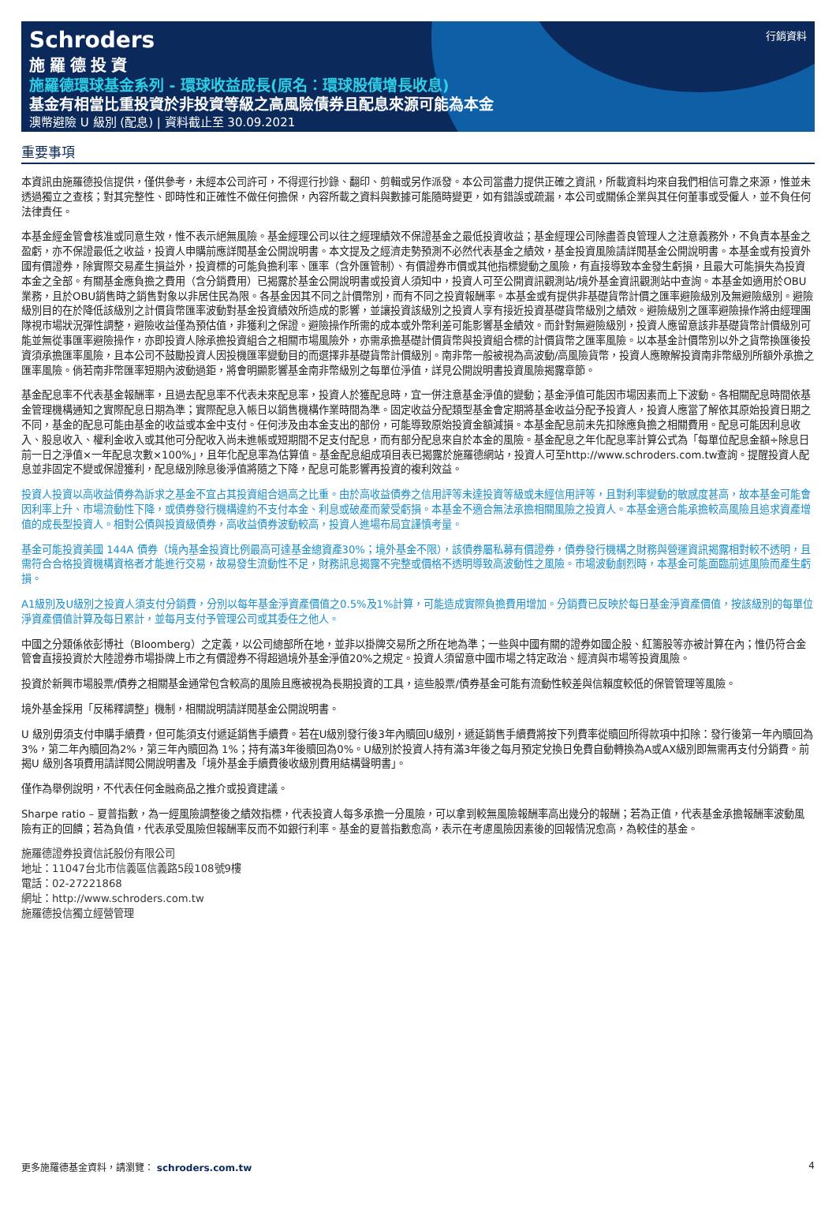行銷資料
Schroders
施羅德投資
施羅德環球基金系列 - 環球收益成長(原名：環球股債增長收息)
基金有相當比重投資於非投資等級之高風險債券且配息來源可能為本金
澳幣避險 U 級別 (配息) | 資料截止至 30.09.2021
重要事項
本資訊由施羅德投信提供，僅供參考，未經本公司許可，不得逕行抄錄、翻印、剪輯或另作派發。本公司當盡力提供正確之資訊，所載資料均來自我們相信可靠之來源，惟並未透過獨立之查核；對其完整性、即時性和正確性不做任何擔保，內容所載之資料與數據可能隨時變更，如有錯誤或疏漏，本公司或關係企業與其任何董事或受僱人，並不負任何法律責任。
本基金經金管會核准或同意生效，惟不表示絕無風險。基金經理公司以往之經理績效不保證基金之最低投資收益；基金經理公司除盡善良管理人之注意義務外，不負責本基金之盈虧，亦不保證最低之收益，投資人申購前應詳閱基金公開說明書。本文提及之經濟走勢預測不必然代表基金之績效，基金投資風險請詳閱基金公開說明書。本基金或有投資外國有價證券，除實際交易產生損益外，投資標的可能負擔利率、匯率（含外匯管制）、有價證券市價或其他指標變動之風險，有直接導致本金發生虧損，且最大可能損失為投資本金之全部。有關基金應負擔之費用（含分銷費用）已揭露於基金公開說明書或投資人須知中，投資人可至公開資訊觀測站/境外基金資訊觀測站中查詢。本基金如適用於OBU業務，且於OBU銷售時之銷售對象以非居住民為限。各基金因其不同之計價幣別，而有不同之投資報酬率。本基金或有提供非基礎貨幣計價之匯率避險級別及無避險級別。避險級別目的在於降低該級別之計價貨幣匯率波動對基金投資績效所造成的影響，並讓投資該級別之投資人享有接近投資基礎貨幣級別之績效。避險級別之匯率避險操作將由經理團隊視市場狀況彈性調整，避險收益僅為預估值，非獲利之保證。避險操作所需的成本或外幣利差可能影響基金績效。而針對無避險級別，投資人應留意該非基礎貨幣計價級別可能並無從事匯率避險操作，亦即投資人除承擔投資組合之相關市場風險外，亦需承擔基礎計價貨幣與投資組合標的計價貨幣之匯率風險。以本基金計價幣別以外之貨幣換匯後投資須承擔匯率風險，且本公司不鼓勵投資人因投機匯率變動目的而選擇非基礎貨幣計價級別。南非幣一般被視為高波動/高風險貨幣，投資人應瞭解投資南非幣級別所額外承擔之匯率風險。倘若南非幣匯率短期內波動過鉅，將會明顯影響基金南非幣級別之每單位淨值，詳見公開說明書投資風險揭露章節。
基金配息率不代表基金報酬率，且過去配息率不代表未來配息率，投資人於獲配息時，宜一併注意基金淨值的變動；基金淨值可能因市場因素而上下波動。各相關配息時間依基金管理機構通知之實際配息日期為準；實際配息入帳日以銷售機構作業時間為準。固定收益分配類型基金會定期將基金收益分配予投資人，投資人應當了解依其原始投資日期之不同，基金的配息可能由基金的收益或本金中支付。任何涉及由本金支出的部份，可能導致原始投資金額減損。本基金配息前未先扣除應負擔之相關費用。配息可能因利息收入、股息收入、權利金收入或其他可分配收入尚未進帳或短期間不足支付配息，而有部分配息來自於本金的風險。基金配息之年化配息率計算公式為「每單位配息金額÷除息日前一日之淨值×一年配息次數×100%」，且年化配息率為估算值。基金配息組成項目表已揭露於施羅德網站，投資人可至http://www.schroders.com.tw查詢。提醒投資人配息並非固定不變或保證獲利，配息級別除息後淨值將隨之下降，配息可能影響再投資的複利效益。
投資人投資以高收益債券為訴求之基金不宜占其投資組合過高之比重。由於高收益債券之信用評等未達投資等級或未經信用評等，且對利率變動的敏感度甚高，故本基金可能會因利率上升、市場流動性下降，或債券發行機構違約不支付本金、利息或破產而蒙受虧損。本基金不適合無法承擔相關風險之投資人。本基金適合能承擔較高風險且追求資產增值的成長型投資人。相對公債與投資級債券，高收益債券波動較高，投資人進場布局宜謹慎考量。
基金可能投資美國 144A 債券（境內基金投資比例最高可達基金總資產30%；境外基金不限），該債券屬私募有價證券，債券發行機構之財務與營運資訊揭露相對較不透明，且需符合合格投資機構資格者才能進行交易，故易發生流動性不足，財務訊息揭露不完整或價格不透明導致高波動性之風險。市場波動劇烈時，本基金可能面臨前述風險而產生虧損。
A1級別及U級別之投資人須支付分銷費，分別以每年基金淨資產價值之0.5%及1%計算，可能造成實際負擔費用增加。分銷費已反映於每日基金淨資產價值，按該級別的每單位淨資產價值計算及每日累計，並每月支付予管理公司或其委任之他人。
中國之分類係依彭博社（Bloomberg）之定義，以公司總部所在地，並非以掛牌交易所之所在地為準；一些與中國有關的證券如國企股、紅籌股等亦被計算在內；惟仍符合金管會直接投資於大陸證券市場掛牌上市之有價證券不得超過境外基金淨值20%之規定。投資人須留意中國市場之特定政治、經濟與市場等投資風險。
投資於新興市場股票/債券之相關基金通常包含較高的風險且應被視為長期投資的工具，這些股票/債券基金可能有流動性較差與信賴度較低的保管管理等風險。
境外基金採用「反稀釋調整」機制，相關說明請詳閱基金公開說明書。
U 級別毋須支付申購手續費，但可能須支付遞延銷售手續費。若在U級別發行後3年內贖回U級別，遞延銷售手續費將按下列費率從贖回所得款項中扣除：發行後第一年內贖回為 3%，第二年內贖回為2%，第三年內贖回為 1%；持有滿3年後贖回為0%。U級別於投資人持有滿3年後之每月預定兌換日免費自動轉換為A或AX級別即無需再支付分銷費。前揭U 級別各項費用請詳閱公開說明書及「境外基金手續費後收級別費用結構聲明書」。
僅作為舉例說明，不代表任何金融商品之推介或投資建議。
Sharpe ratio – 夏普指數，為一經風險調整後之績效指標，代表投資人每多承擔一分風險，可以拿到較無風險報酬率高出幾分的報酬；若為正值，代表基金承擔報酬率波動風險有正的回饋；若為負值，代表承受風險但報酬率反而不如銀行利率。基金的夏普指數愈高，表示在考慮風險因素後的回報情況愈高，為較佳的基金。
施羅德證券投資信託股份有限公司
地址：11047台北市信義區信義路5段108號9樓
電話：02-27221868
網址：http://www.schroders.com.tw
施羅德投信獨立經營管理
更多施羅德基金資料，請瀏覽： schroders.com.tw 4